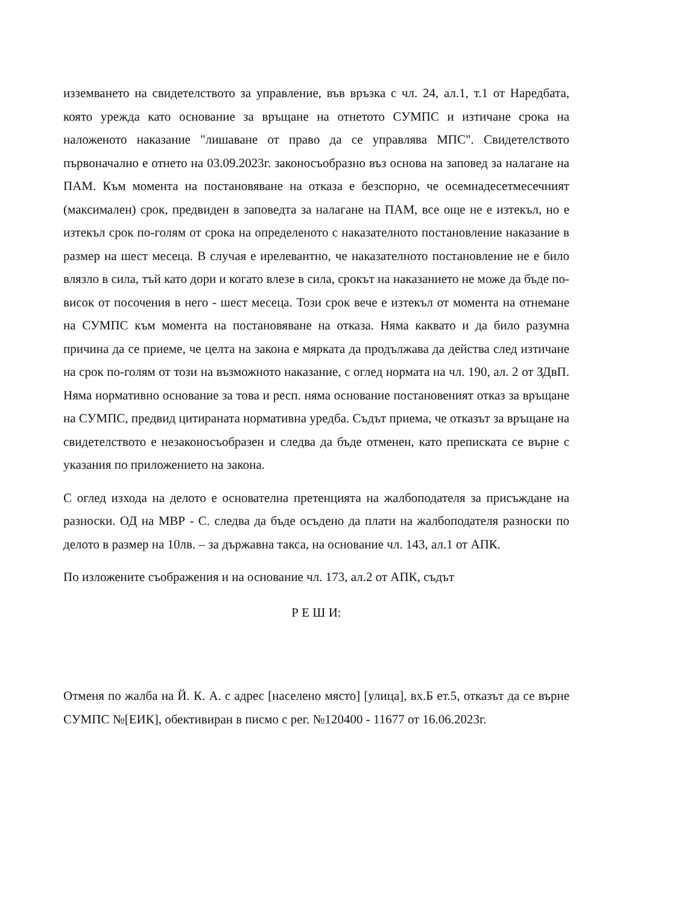изземването на свидетелството за управление, във връзка с чл. 24, ал.1, т.1 от Наредбата, която урежда като основание за връщане на отнетото СУМПС и изтичане срока на наложеното наказание "лишаване от право да се управлява МПС". Свидетелството първоначално е отнето на 03.09.2023г. законосъобразно въз основа на заповед за налагане на ПАМ. Към момента на постановяване на отказа е безспорно, че осемнадесетмесечният (максимален) срок, предвиден в заповедта за налагане на ПАМ, все още не е изтекъл, но е изтекъл срок по-голям от срока на определеното с наказателното постановление наказание в размер на шест месеца. В случая е ирелевантно, че наказателното постановление не е било влязло в сила, тъй като дори и когато влезе в сила, срокът на наказанието не може да бъде по-висок от посочения в него - шест месеца. Този срок вече е изтекъл от момента на отнемане на СУМПС към момента на постановяване на отказа. Няма каквато и да било разумна причина да се приеме, че целта на закона е мярката да продължава да действа след изтичане на срок по-голям от този на възможното наказание, с оглед нормата на чл. 190, ал. 2 от ЗДвП. Няма нормативно основание за това и респ. няма основание постановеният отказ за връщане на СУМПС, предвид цитираната нормативна уредба. Съдът приема, че отказът за връщане на свидетелството е незаконосъобразен и следва да бъде отменен, като преписката се върне с указания по приложението на закона.
С оглед изхода на делото е основателна претенцията на жалбоподателя за присъждане на разноски. ОД на МВР - С. следва да бъде осъдено да плати на жалбоподателя разноски по делото в размер на 10лв. – за държавна такса, на основание чл. 143, ал.1 от АПК.
По изложените съображения и на основание чл. 173, ал.2 от АПК, съдът
Р Е Ш И:
Отменя по жалба на Й. К. А. с адрес [населено място] [улица], вх.Б ет.5, отказът да се върне СУМПС №[ЕИК], обективиран в писмо с рег. №120400 - 11677 от 16.06.2023г.